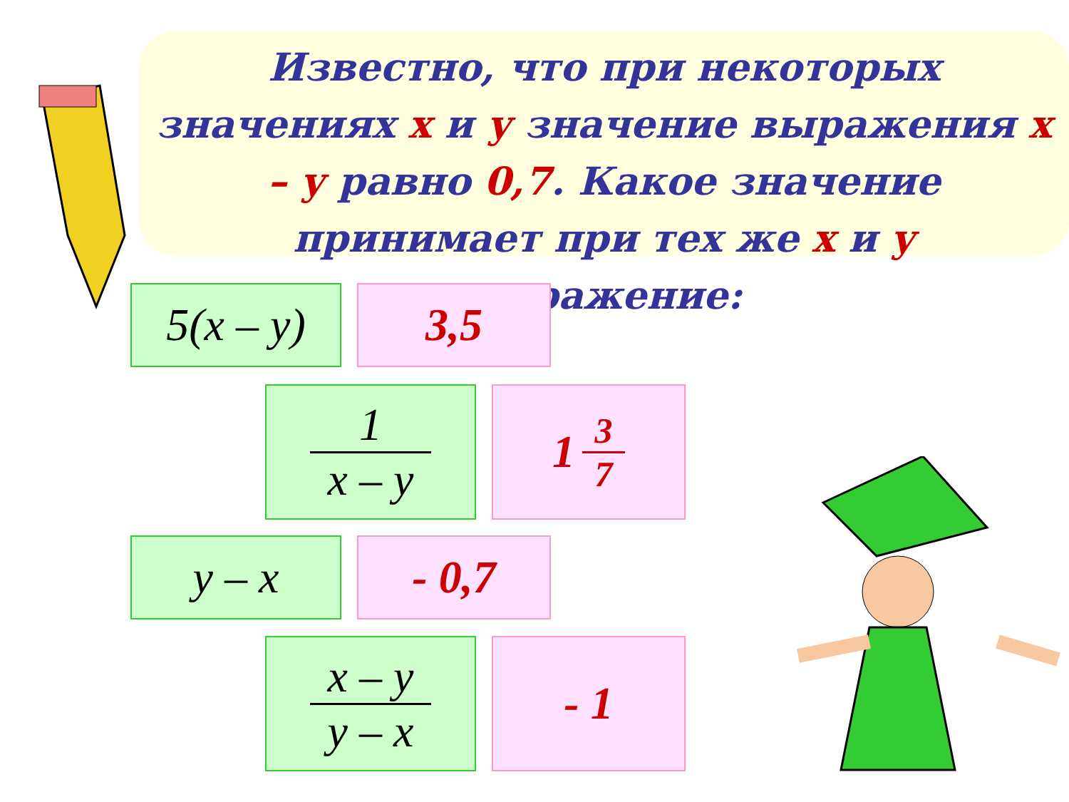Известно, что при некоторых значениях х и у значение выражения х – у равно 0,7. Какое значение принимает при тех же х и у выражение:
5(x – y)
3,5
1
x – y
1 3
7
y – x - 0,7
x – y
y – x
- 1